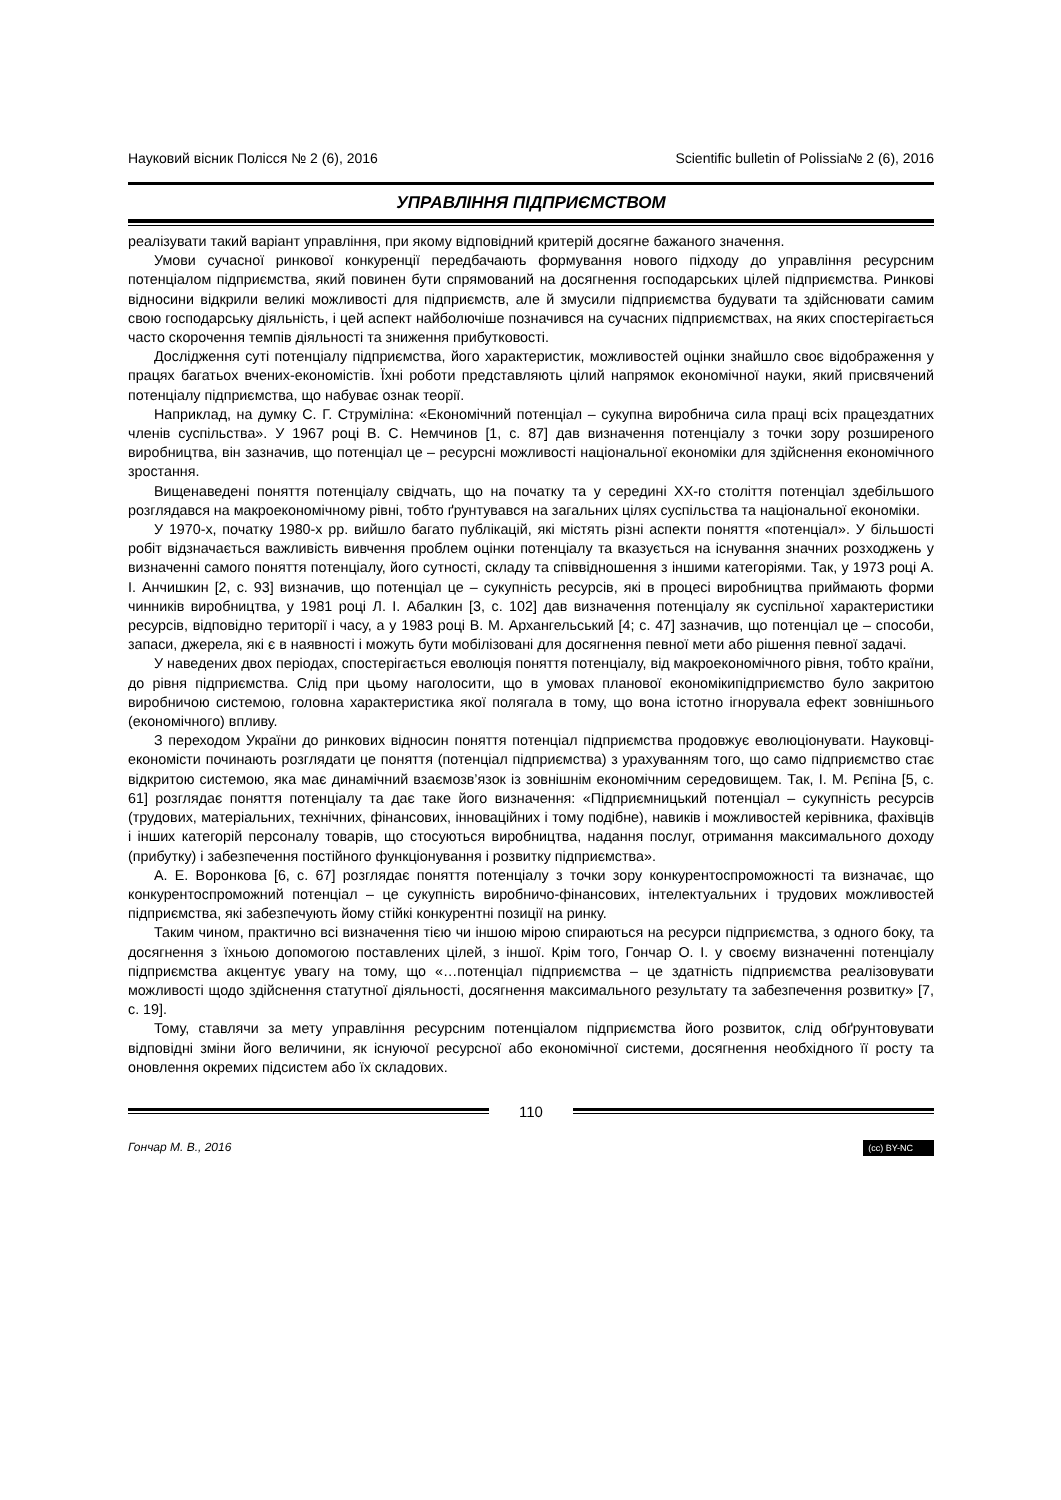Науковий вісник Полісся № 2 (6), 2016 Scientific bulletin of Polissia№ 2 (6), 2016
УПРАВЛІННЯ ПІДПРИЄМСТВОМ
реалізувати такий варіант управління, при якому відповідний критерій досягне бажаного значення.
Умови сучасної ринкової конкуренції передбачають формування нового підходу до управління ресурсним потенціалом підприємства, який повинен бути спрямований на досягнення господарських цілей підприємства. Ринкові відносини відкрили великі можливості для підприємств, але й змусили підприємства будувати та здійснювати самим свою господарську діяльність, і цей аспект найболючіше позначився на сучасних підприємствах, на яких спостерігається часто скорочення темпів діяльності та зниження прибутковості.
Дослідження суті потенціалу підприємства, його характеристик, можливостей оцінки знайшло своє відображення у працях багатьох вчених-економістів. Їхні роботи представляють цілий напрямок економічної науки, який присвячений потенціалу підприємства, що набуває ознак теорії.
Наприклад, на думку С. Г. Струміліна: «Економічний потенціал – сукупна виробнича сила праці всіх працездатних членів суспільства». У 1967 році В. С. Немчинов [1, с. 87] дав визначення потенціалу з точки зору розширеного виробництва, він зазначив, що потенціал це – ресурсні можливості національної економіки для здійснення економічного зростання.
Вищенаведені поняття потенціалу свідчать, що на початку та у середині XX-го століття потенціал здебільшого розглядався на макроекономічному рівні, тобто ґрунтувався на загальних цілях суспільства та національної економіки.
У 1970-х, початку 1980-х рр. вийшло багато публікацій, які містять різні аспекти поняття «потенціал». У більшості робіт відзначається важливість вивчення проблем оцінки потенціалу та вказується на існування значних розходжень у визначенні самого поняття потенціалу, його сутності, складу та співвідношення з іншими категоріями. Так, у 1973 році А. І. Анчишкин [2, с. 93] визначив, що потенціал це – сукупність ресурсів, які в процесі виробництва приймають форми чинників виробництва, у 1981 році Л. І. Абалкин [3, с. 102] дав визначення потенціалу як суспільної характеристики ресурсів, відповідно території і часу, а у 1983 році В. М. Архангельський [4; с. 47] зазначив, що потенціал це – способи, запаси, джерела, які є в наявності і можуть бути мобілізовані для досягнення певної мети або рішення певної задачі.
У наведених двох періодах, спостерігається еволюція поняття потенціалу, від макроекономічного рівня, тобто країни, до рівня підприємства. Слід при цьому наголосити, що в умовах планової економікипідприємство було закритою виробничою системою, головна характеристика якої полягала в тому, що вона істотно ігнорувала ефект зовнішнього (економічного) впливу.
З переходом України до ринкових відносин поняття потенціал підприємства продовжує еволюціонувати. Науковці-економісти починають розглядати це поняття (потенціал підприємства) з урахуванням того, що само підприємство стає відкритою системою, яка має динамічний взаємозв’язок із зовнішнім економічним середовищем. Так, І. М. Рєпіна [5, с. 61] розглядає поняття потенціалу та дає таке його визначення: «Підприємницький потенціал – сукупність ресурсів (трудових, матеріальних, технічних, фінансових, інноваційних і тому подібне), навиків і можливостей керівника, фахівців і інших категорій персоналу товарів, що стосуються виробництва, надання послуг, отримання максимального доходу (прибутку) і забезпечення постійного функціонування і розвитку підприємства».
А. Е. Воронкова [6, с. 67] розглядає поняття потенціалу з точки зору конкурентоспроможності та визначає, що конкурентоспроможний потенціал – це сукупність виробничо-фінансових, інтелектуальних і трудових можливостей підприємства, які забезпечують йому стійкі конкурентні позиції на ринку.
Таким чином, практично всі визначення тією чи іншою мірою спираються на ресурси підприємства, з одного боку, та досягнення з їхньою допомогою поставлених цілей, з іншої. Крім того, Гончар О. І. у своєму визначенні потенціалу підприємства акцентує увагу на тому, що «…потенціал підприємства – це здатність підприємства реалізовувати можливості щодо здійснення статутної діяльності, досягнення максимального результату та забезпечення розвитку» [7, с. 19].
Тому, ставлячи за мету управління ресурсним потенціалом підприємства його розвиток, слід обґрунтовувати відповідні зміни його величини, як існуючої ресурсної або економічної системи, досягнення необхідного її росту та оновлення окремих підсистем або їх складових.
110
Гончар М. В., 2016 (cc) BY-NC